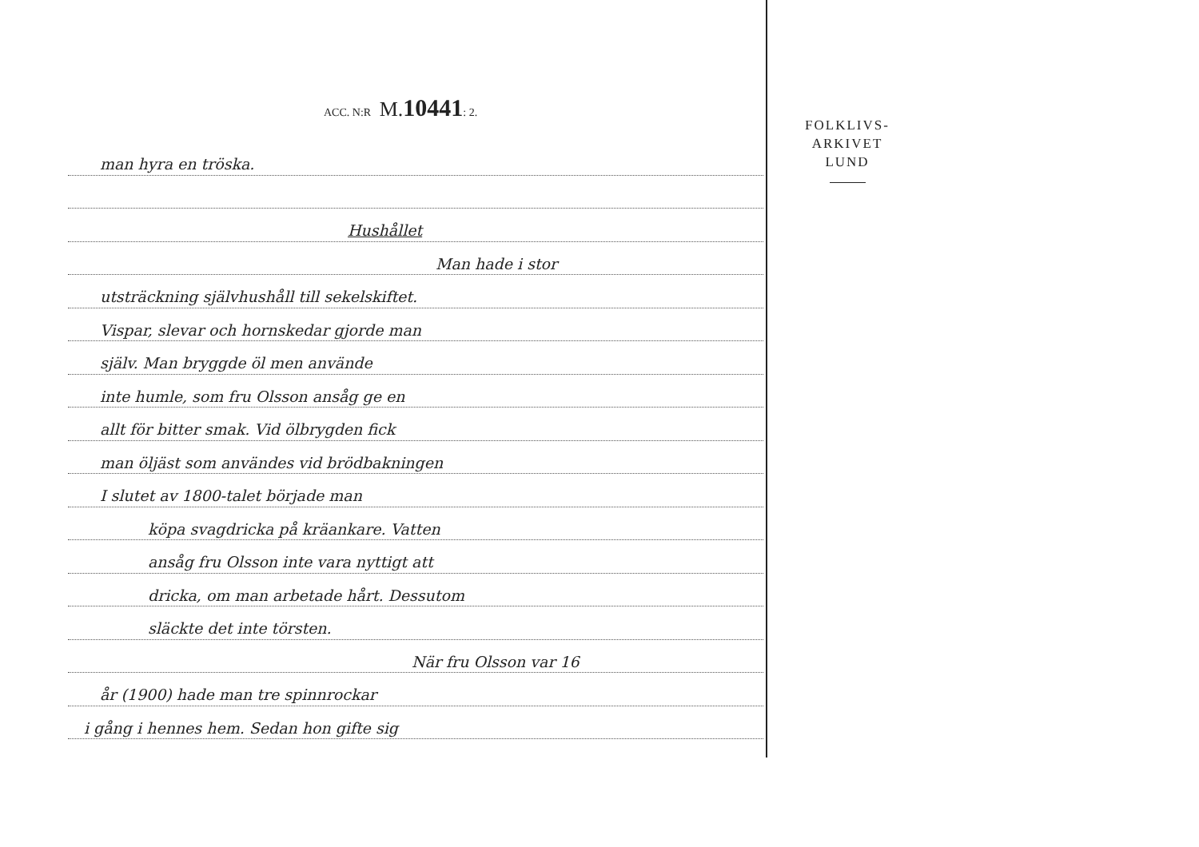ACC. N:R M. 10441: 2.
man hyra en tröska.
Hushållet
Man hade i stor
utsträckning självhushåll till sekelskiftet.
Vispar, slevar och hornskedar gjorde man
själv. Man bryggde öl men använde
inte humle, som fru Olsson ansåg ge en
allt för bitter smak. Vid ölbrygden fick
man öljäst som användes vid brödbakningen
I slutet av 1800-talet började man
köpa svagdricka på kräankare. Vatten
ansåg fru Olsson inte vara nyttigt att
dricka, om man arbetade hårt. Dessutom
släckte det inte törsten.
När fru Olsson var 16
år (1900) hade man tre spinnrockar
i gång i hennes hem. Sedan hon gifte sig
FOLKLIVS-
ARKIVET
LUND